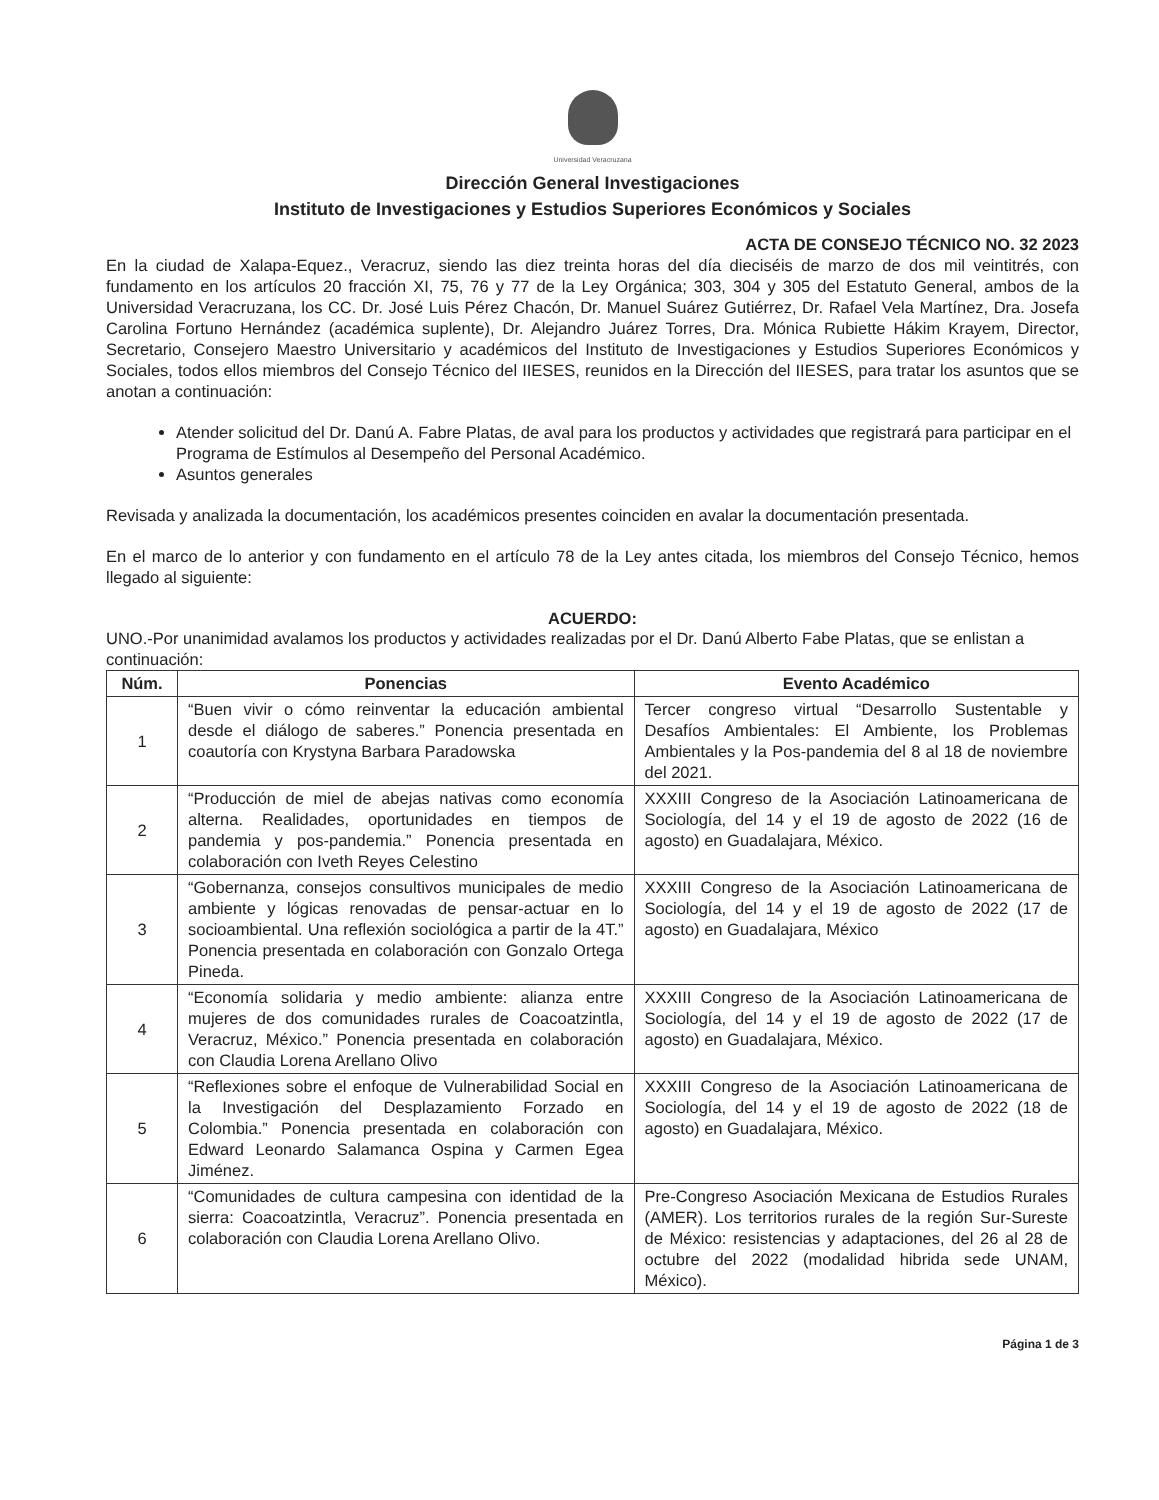Universidad Veracruzana
Dirección General Investigaciones
Instituto de Investigaciones y Estudios Superiores Económicos y Sociales
ACTA DE CONSEJO TÉCNICO NO. 32 2023
En la ciudad de Xalapa-Equez., Veracruz, siendo las diez treinta horas del día dieciséis de marzo de dos mil veintitrés, con fundamento en los artículos 20 fracción XI, 75, 76 y 77 de la Ley Orgánica; 303, 304 y 305 del Estatuto General, ambos de la Universidad Veracruzana, los CC. Dr. José Luis Pérez Chacón, Dr. Manuel Suárez Gutiérrez, Dr. Rafael Vela Martínez, Dra. Josefa Carolina Fortuno Hernández (académica suplente), Dr. Alejandro Juárez Torres, Dra. Mónica Rubiette Hákim Krayem, Director, Secretario, Consejero Maestro Universitario y académicos del Instituto de Investigaciones y Estudios Superiores Económicos y Sociales, todos ellos miembros del Consejo Técnico del IIESES, reunidos en la Dirección del IIESES, para tratar los asuntos que se anotan a continuación:
Atender solicitud del Dr. Danú A. Fabre Platas, de aval para los productos y actividades que registrará para participar en el Programa de Estímulos al Desempeño del Personal Académico.
Asuntos generales
Revisada y analizada la documentación, los académicos presentes coinciden en avalar la documentación presentada.
En el marco de lo anterior y con fundamento en el artículo 78 de la Ley antes citada, los miembros del Consejo Técnico, hemos llegado al siguiente:
ACUERDO:
UNO.-Por unanimidad avalamos los productos y actividades realizadas por el Dr. Danú Alberto Fabe Platas, que se enlistan a continuación:
| Núm. | Ponencias | Evento Académico |
| --- | --- | --- |
| 1 | “Buen vivir o cómo reinventar la educación ambiental desde el diálogo de saberes.” Ponencia presentada en coautoría con Krystyna Barbara Paradowska | Tercer congreso virtual “Desarrollo Sustentable y Desafíos Ambientales: El Ambiente, los Problemas Ambientales y la Pos-pandemia del 8 al 18 de noviembre del 2021. |
| 2 | “Producción de miel de abejas nativas como economía alterna. Realidades, oportunidades en tiempos de pandemia y pos-pandemia.” Ponencia presentada en colaboración con Iveth Reyes Celestino | XXXIII Congreso de la Asociación Latinoamericana de Sociología, del 14 y el 19 de agosto de 2022 (16 de agosto) en Guadalajara, México. |
| 3 | “Gobernanza, consejos consultivos municipales de medio ambiente y lógicas renovadas de pensar-actuar en lo socioambiental. Una reflexión sociológica a partir de la 4T.” Ponencia presentada en colaboración con Gonzalo Ortega Pineda. | XXXIII Congreso de la Asociación Latinoamericana de Sociología, del 14 y el 19 de agosto de 2022 (17 de agosto) en Guadalajara, México |
| 4 | “Economía solidaria y medio ambiente: alianza entre mujeres de dos comunidades rurales de Coacoatzintla, Veracruz, México.” Ponencia presentada en colaboración con Claudia Lorena Arellano Olivo | XXXIII Congreso de la Asociación Latinoamericana de Sociología, del 14 y el 19 de agosto de 2022 (17 de agosto) en Guadalajara, México. |
| 5 | “Reflexiones sobre el enfoque de Vulnerabilidad Social en la Investigación del Desplazamiento Forzado en Colombia.” Ponencia presentada en colaboración con Edward Leonardo Salamanca Ospina y Carmen Egea Jiménez. | XXXIII Congreso de la Asociación Latinoamericana de Sociología, del 14 y el 19 de agosto de 2022 (18 de agosto) en Guadalajara, México. |
| 6 | “Comunidades de cultura campesina con identidad de la sierra: Coacoatzintla, Veracruz”. Ponencia presentada en colaboración con Claudia Lorena Arellano Olivo. | Pre-Congreso Asociación Mexicana de Estudios Rurales (AMER). Los territorios rurales de la región Sur-Sureste de México: resistencias y adaptaciones, del 26 al 28 de octubre del 2022 (modalidad hibrida sede UNAM, México). |
Página 1 de 3